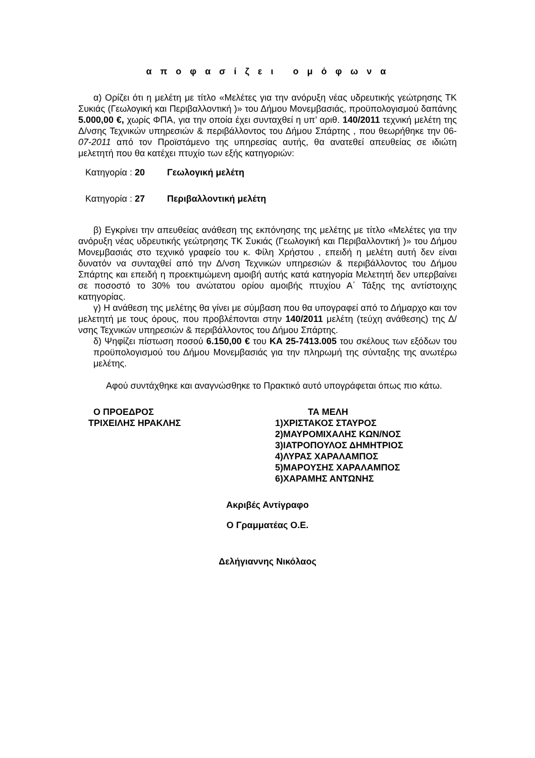α π ο φ α σ ί ζ ε ι ο μ ό φ ω ν α
α) Ορίζει ότι η μελέτη με τίτλο «Μελέτες για την ανόρυξη νέας υδρευτικής γεώτρησης ΤΚ Συκιάς (Γεωλογική και Περιβαλλοντική )» του Δήμου Μονεμβασιάς, προϋπολογισμού δαπάνης 5.000,00 €, χωρίς ΦΠΑ, για την οποία έχει συνταχθεί η υπ’ αριθ. 140/2011 τεχνική μελέτη της Δ/νσης Τεχνικών υπηρεσιών & περιβάλλοντος του Δήμου Σπάρτης , που θεωρήθηκε την 06-07-2011 από τον Προϊστάμενο της υπηρεσίας αυτής, θα ανατεθεί απευθείας σε ιδιώτη μελετητή που θα κατέχει πτυχίο των εξής κατηγοριών:
Κατηγορία : 20 Γεωλογική μελέτη
Κατηγορία : 27 Περιβαλλοντική μελέτη
β) Εγκρίνει την απευθείας ανάθεση της εκπόνησης της μελέτης με τίτλο «Μελέτες για την ανόρυξη νέας υδρευτικής γεώτρησης ΤΚ Συκιάς (Γεωλογική και Περιβαλλοντική )» του Δήμου Μονεμβασιάς στο τεχνικό γραφείο του κ. Φίλη Χρήστου , επειδή η μελέτη αυτή δεν είναι δυνατόν να συνταχθεί από την Δ/νση Τεχνικών υπηρεσιών & περιβάλλοντος του Δήμου Σπάρτης και επειδή η προεκτιμώμενη αμοιβή αυτής κατά κατηγορία Μελετητή δεν υπερβαίνει σε ποσοστό το 30% του ανώτατου ορίου αμοιβής πτυχίου Α΄ Τάξης της αντίστοιχης κατηγορίας.
γ) Η ανάθεση της μελέτης θα γίνει με σύμβαση που θα υπογραφεί από το Δήμαρχο και τον μελετητή με τους όρους, που προβλέπονται στην 140/2011 μελέτη (τεύχη ανάθεσης) της Δ/νσης Τεχνικών υπηρεσιών & περιβάλλοντος του Δήμου Σπάρτης.
δ) Ψηφίζει πίστωση ποσού 6.150,00 € του ΚΑ 25-7413.005 του σκέλους των εξόδων του προϋπολογισμού του Δήμου Μονεμβασιάς για την πληρωμή της σύνταξης της ανωτέρω μελέτης.
Αφού συντάχθηκε και αναγνώσθηκε το Πρακτικό αυτό υπογράφεται όπως πιο κάτω.
Ο ΠΡΟΕΔΡΟΣ
ΤΡΙΧΕΙΛΗΣ ΗΡΑΚΛΗΣ
ΤΑ ΜΕΛΗ
1)ΧΡΙΣΤΑΚΟΣ ΣΤΑΥΡΟΣ
2)ΜΑΥΡΟΜΙΧΑΛΗΣ ΚΩΝ/ΝΟΣ
3)ΙΑΤΡΟΠΟΥΛΟΣ ΔΗΜΗΤΡΙΟΣ
4)ΛΥΡΑΣ ΧΑΡΑΛΑΜΠΟΣ
5)ΜΑΡΟΥΣΗΣ ΧΑΡΑΛΑΜΠΟΣ
6)ΧΑΡΑΜΗΣ ΑΝΤΩΝΗΣ
Ακριβές Αντίγραφο
Ο Γραμματέας Ο.Ε.
Δελήγιαννης Νικόλαος